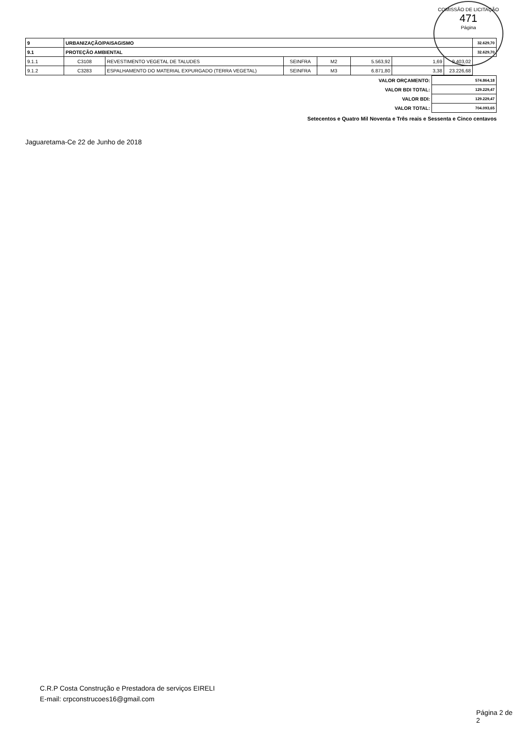COMISSÃO DE LICITAÇÃO
471
Página
| 9 | URBANIZAÇÃO/PAISAGISMO | | | | | | | 32.629,70 |
| 9.1 | PROTEÇÃO AMBIENTAL | | | | | | | 32.629,70 |
| 9.1.1 | C3108 | REVESTIMENTO VEGETAL DE TALUDES | SEINFRA | M2 | 5.563,92 | 1,69 | | 9.403,02 |
| 9.1.2 | C3283 | ESPALHAMENTO DO MATERIAL EXPURGADO (TERRA VEGETAL) | SEINFRA | M3 | 6.871,80 | 3,38 | | 23.226,68 |
| VALOR ORÇAMENTO: | 574.864,18 |
| VALOR BDI TOTAL: | 129.229,47 |
| VALOR BDI: | 129.229,47 |
| VALOR TOTAL: | 704.093,65 |
Setecentos e Quatro Mil Noventa e Três reais e Sessenta e Cinco centavos
Jaguaretama-Ce 22 de Junho de 2018
C.R.P Costa Construção e Prestadora de serviços EIRELI
E-mail: crpconstrucoes16@gmail.com
Página 2 de 2